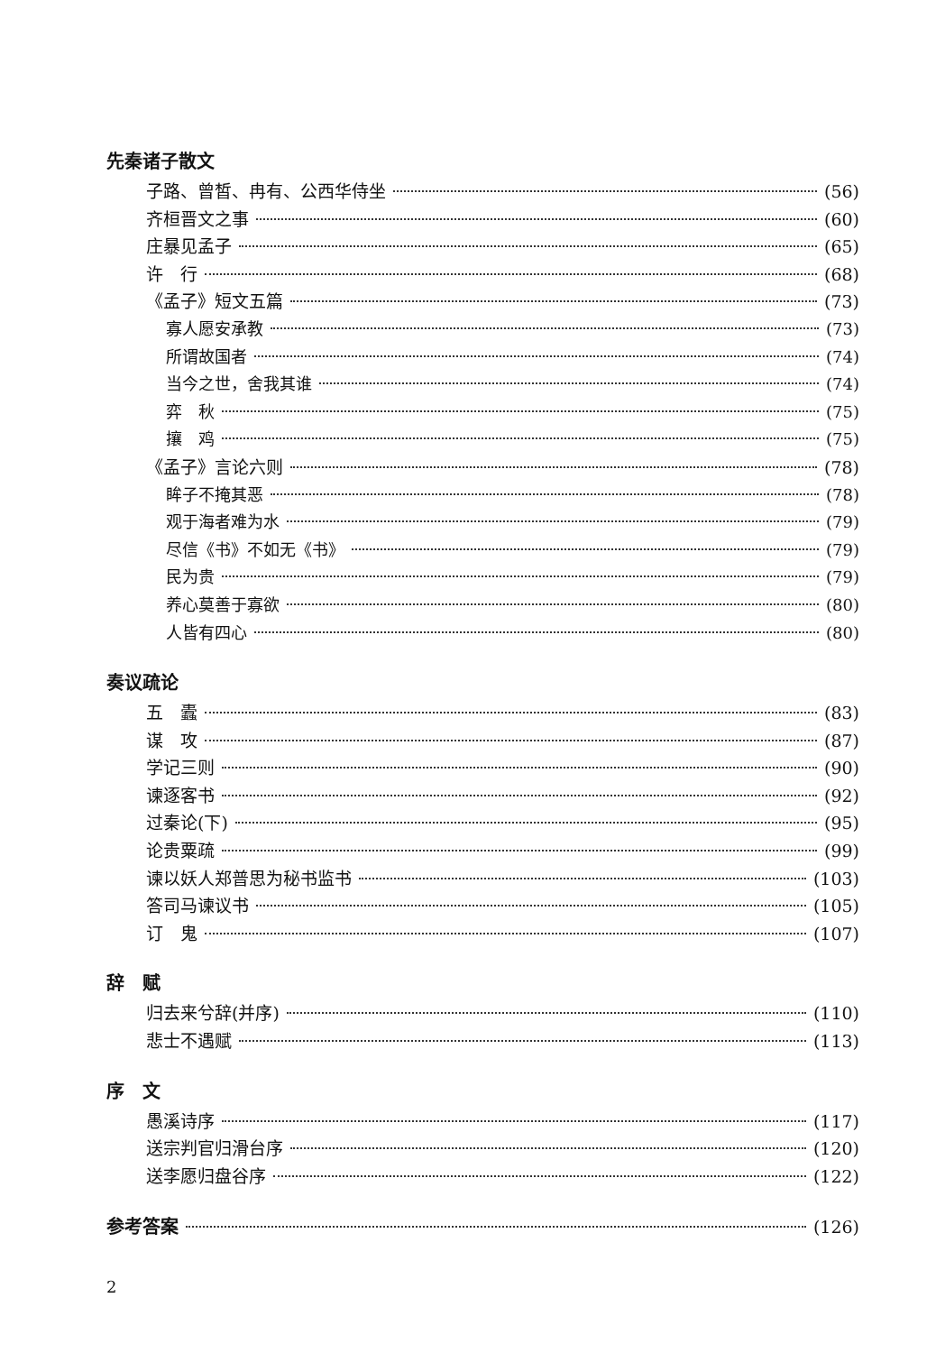先秦诸子散文
子路、曾皙、冉有、公西华侍坐 (56)
齐桓晋文之事 (60)
庄暴见孟子 (65)
许　行 (68)
《孟子》短文五篇 (73)
寡人愿安承教 (73)
所谓故国者 (74)
当今之世，舍我其谁 (74)
弈　秋 (75)
攘　鸡 (75)
《孟子》言论六则 (78)
眸子不掩其恶 (78)
观于海者难为水 (79)
尽信《书》不如无《书》 (79)
民为贵 (79)
养心莫善于寡欲 (80)
人皆有四心 (80)
奏议疏论
五　蠹 (83)
谋　攻 (87)
学记三则 (90)
谏逐客书 (92)
过秦论(下) (95)
论贵粟疏 (99)
谏以妖人郑普思为秘书监书 (103)
答司马谏议书 (105)
订　鬼 (107)
辞　赋
归去来兮辞(并序) (110)
悲士不遇赋 (113)
序　文
愚溪诗序 (117)
送宗判官归滑台序 (120)
送李愿归盘谷序 (122)
参考答案 (126)
2